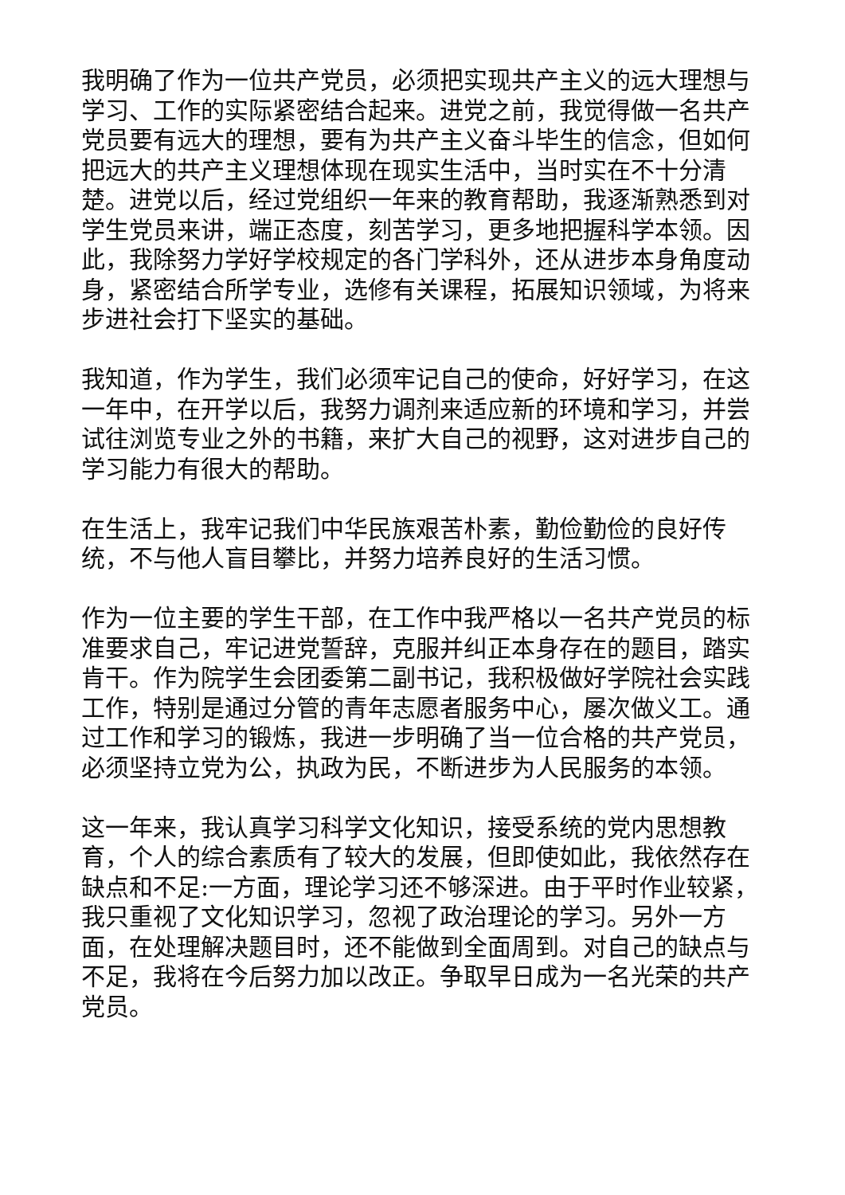我明确了作为一位共产党员，必须把实现共产主义的远大理想与学习、工作的实际紧密结合起来。进党之前，我觉得做一名共产党员要有远大的理想，要有为共产主义奋斗毕生的信念，但如何把远大的共产主义理想体现在现实生活中，当时实在不十分清楚。进党以后，经过党组织一年来的教育帮助，我逐渐熟悉到对学生党员来讲，端正态度，刻苦学习，更多地把握科学本领。因此，我除努力学好学校规定的各门学科外，还从进步本身角度动身，紧密结合所学专业，选修有关课程，拓展知识领域，为将来步进社会打下坚实的基础。
我知道，作为学生，我们必须牢记自己的使命，好好学习，在这一年中，在开学以后，我努力调剂来适应新的环境和学习，并尝试往浏览专业之外的书籍，来扩大自己的视野，这对进步自己的学习能力有很大的帮助。
在生活上，我牢记我们中华民族艰苦朴素，勤俭勤俭的良好传统，不与他人盲目攀比，并努力培养良好的生活习惯。
作为一位主要的学生干部，在工作中我严格以一名共产党员的标准要求自己，牢记进党誓辞，克服并纠正本身存在的题目，踏实肯干。作为院学生会团委第二副书记，我积极做好学院社会实践工作，特别是通过分管的青年志愿者服务中心，屡次做义工。通过工作和学习的锻炼，我进一步明确了当一位合格的共产党员，必须坚持立党为公，执政为民，不断进步为人民服务的本领。
这一年来，我认真学习科学文化知识，接受系统的党内思想教育，个人的综合素质有了较大的发展，但即使如此，我依然存在缺点和不足:一方面，理论学习还不够深进。由于平时作业较紧，我只重视了文化知识学习，忽视了政治理论的学习。另外一方面，在处理解决题目时，还不能做到全面周到。对自己的缺点与不足，我将在今后努力加以改正。争取早日成为一名光荣的共产党员。